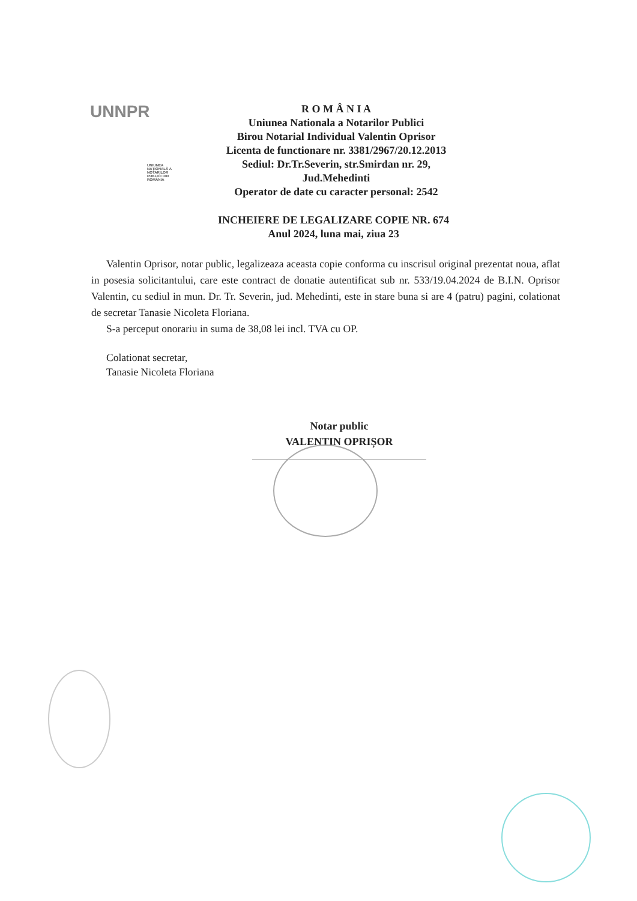UNNPR
UNIUNEA NAȚIONALĂ A NOTARILOR PUBLICI DIN ROMÂNIA
R O M Â N I A
Uniunea Nationala a Notarilor Publici
Birou Notarial Individual Valentin Oprisor
Licenta de functionare nr. 3381/2967/20.12.2013
Sediul: Dr.Tr.Severin, str.Smirdan nr. 29,
Jud.Mehedinti
Operator de date cu caracter personal: 2542
INCHEIERE DE LEGALIZARE COPIE NR. 674
Anul 2024, luna mai, ziua 23
Valentin Oprisor, notar public, legalizeaza aceasta copie conforma cu inscrisul original prezentat noua, aflat in posesia solicitantului, care este contract de donatie autentificat sub nr. 533/19.04.2024 de B.I.N. Oprisor Valentin, cu sediul in mun. Dr. Tr. Severin, jud. Mehedinti, este in stare buna si are 4 (patru) pagini, colationat de secretar Tanasie Nicoleta Floriana.
S-a perceput onorariu in suma de 38,08 lei incl. TVA cu OP.
Colationat secretar,
Tanasie Nicoleta Floriana
Notar public
VALENTIN OPRIȘOR